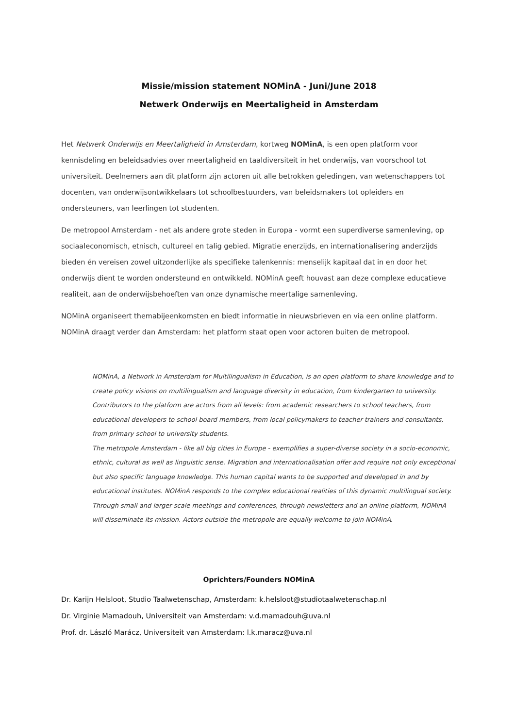Missie/mission statement NOMinA - Juni/June 2018
Netwerk Onderwijs en Meertaligheid in Amsterdam
Het Netwerk Onderwijs en Meertaligheid in Amsterdam, kortweg NOMinA, is een open platform voor kennisdeling en beleidsadvies over meertaligheid en taaldiversiteit in het onderwijs, van voorschool tot universiteit. Deelnemers aan dit platform zijn actoren uit alle betrokken geledingen, van wetenschappers tot docenten, van onderwijsontwikkelaars tot schoolbestuurders, van beleidsmakers tot opleiders en ondersteuners, van leerlingen tot studenten.
De metropool Amsterdam - net als andere grote steden in Europa - vormt een superdiverse samenleving, op sociaaleconomisch, etnisch, cultureel en talig gebied. Migratie enerzijds, en internationalisering anderzijds bieden én vereisen zowel uitzonderlijke als specifieke talenkennis: menselijk kapitaal dat in en door het onderwijs dient te worden ondersteund en ontwikkeld. NOMinA geeft houvast aan deze complexe educatieve realiteit, aan de onderwijsbehoeften van onze dynamische meertalige samenleving.
NOMinA organiseert themabijeenkomsten en biedt informatie in nieuwsbrieven en via een online platform. NOMinA draagt verder dan Amsterdam: het platform staat open voor actoren buiten de metropool.
NOMinA, a Network in Amsterdam for Multilingualism in Education, is an open platform to share knowledge and to create policy visions on multilingualism and language diversity in education, from kindergarten to university. Contributors to the platform are actors from all levels: from academic researchers to school teachers, from educational developers to school board members, from local policymakers to teacher trainers and consultants, from primary school to university students.
The metropole Amsterdam - like all big cities in Europe - exemplifies a super-diverse society in a socio-economic, ethnic, cultural as well as linguistic sense. Migration and internationalisation offer and require not only exceptional but also specific language knowledge. This human capital wants to be supported and developed in and by educational institutes. NOMinA responds to the complex educational realities of this dynamic multilingual society. Through small and larger scale meetings and conferences, through newsletters and an online platform, NOMinA will disseminate its mission. Actors outside the metropole are equally welcome to join NOMinA.
Oprichters/Founders NOMinA
Dr. Karijn Helsloot, Studio Taalwetenschap, Amsterdam: k.helsloot@studiotaalwetenschap.nl
Dr. Virginie Mamadouh, Universiteit van Amsterdam: v.d.mamadouh@uva.nl
Prof. dr. László Marácz, Universiteit van Amsterdam: l.k.maracz@uva.nl